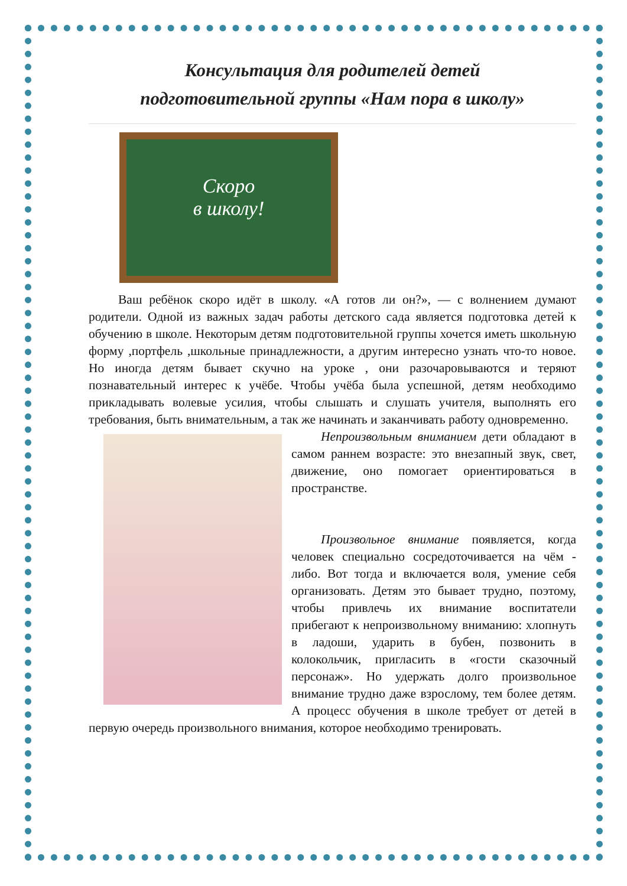Консультация для родителей детей
подготовительной группы «Нам пора в школу»
Скоро
в школу!
Ваш ребёнок скоро идёт в школу. «А готов ли он?», — с волнением думают родители. Одной из важных задач работы детского сада является подготовка детей к обучению в школе. Некоторым детям подготовительной группы хочется иметь школьную форму ,портфель ,школьные принадлежности, а другим интересно узнать что-то новое. Но иногда детям бывает скучно на уроке , они разочаровываются и теряют познавательный интерес к учёбе. Чтобы учёба была успешной, детям необходимо прикладывать волевые усилия, чтобы слышать и слушать учителя, выполнять его требования, быть внимательным, а так же начинать и заканчивать работу одновременно.
Непроизвольным вниманием дети обладают в самом раннем возрасте: это внезапный звук, свет, движение, оно помогает ориентироваться в пространстве.
Произвольное внимание появляется, когда человек специально сосредоточивается на чём - либо. Вот тогда и включается воля, умение себя организовать. Детям это бывает трудно, поэтому, чтобы привлечь их внимание воспитатели прибегают к непроизвольному вниманию: хлопнуть в ладоши, ударить в бубен, позвонить в колокольчик, пригласить в «гости сказочный персонаж». Но удержать долго произвольное внимание трудно даже взрослому, тем более детям. А процесс обучения в школе требует от детей в первую очередь произвольного внимания, которое необходимо тренировать.